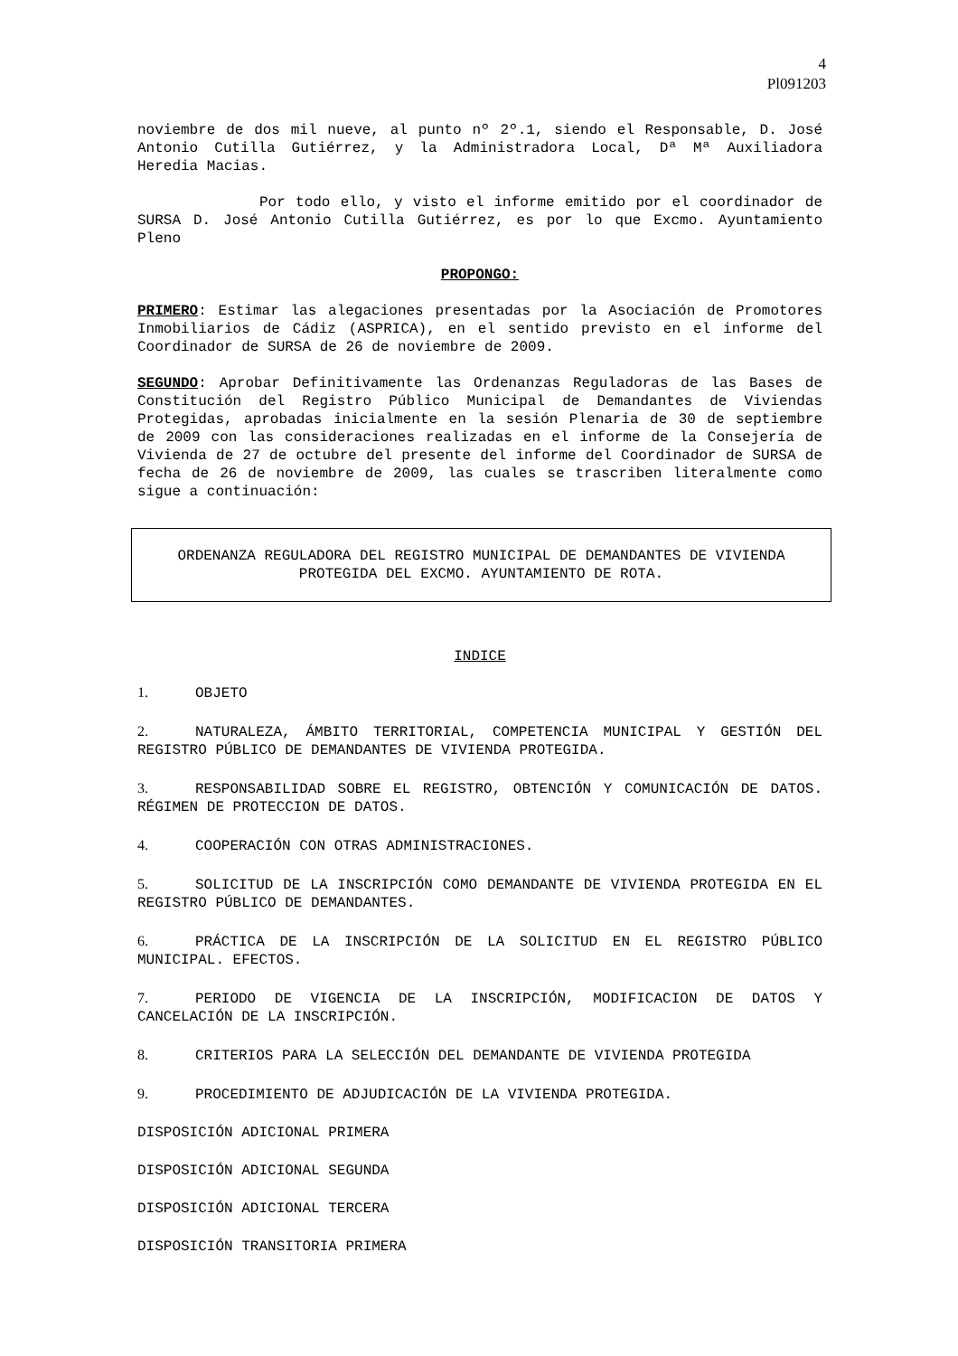4
Pl091203
noviembre de dos mil nueve, al punto nº 2º.1, siendo el Responsable, D. José Antonio Cutilla Gutiérrez, y la Administradora Local, Dª Mª Auxiliadora Heredia Macias.
Por todo ello, y visto el informe emitido por el coordinador de SURSA D. José Antonio Cutilla Gutiérrez, es por lo que Excmo. Ayuntamiento Pleno
PROPONGO:
PRIMERO: Estimar las alegaciones presentadas por la Asociación de Promotores Inmobiliarios de Cádiz (ASPRICA), en el sentido previsto en el informe del Coordinador de SURSA de 26 de noviembre de 2009.
SEGUNDO: Aprobar Definitivamente las Ordenanzas Reguladoras de las Bases de Constitución del Registro Público Municipal de Demandantes de Viviendas Protegidas, aprobadas inicialmente en la sesión Plenaria de 30 de septiembre de 2009 con las consideraciones realizadas en el informe de la Consejería de Vivienda de 27 de octubre del presente del informe del Coordinador de SURSA de fecha de 26 de noviembre de 2009, las cuales se trascriben literalmente como sigue a continuación:
ORDENANZA REGULADORA DEL REGISTRO MUNICIPAL DE DEMANDANTES DE VIVIENDA PROTEGIDA DEL EXCMO. AYUNTAMIENTO DE ROTA.
INDICE
1. OBJETO
2. NATURALEZA, ÁMBITO TERRITORIAL, COMPETENCIA MUNICIPAL Y GESTIÓN DEL REGISTRO PÚBLICO DE DEMANDANTES DE VIVIENDA PROTEGIDA.
3. RESPONSABILIDAD SOBRE EL REGISTRO, OBTENCIÓN Y COMUNICACIÓN DE DATOS. RÉGIMEN DE PROTECCION DE DATOS.
4. COOPERACIÓN CON OTRAS ADMINISTRACIONES.
5. SOLICITUD DE LA INSCRIPCIÓN COMO DEMANDANTE DE VIVIENDA PROTEGIDA EN EL REGISTRO PÚBLICO DE DEMANDANTES.
6. PRÁCTICA DE LA INSCRIPCIÓN DE LA SOLICITUD EN EL REGISTRO PÚBLICO MUNICIPAL. EFECTOS.
7. PERIODO DE VIGENCIA DE LA INSCRIPCIÓN, MODIFICACION DE DATOS Y CANCELACIÓN DE LA INSCRIPCIÓN.
8. CRITERIOS PARA LA SELECCIÓN DEL DEMANDANTE DE VIVIENDA PROTEGIDA
9. PROCEDIMIENTO DE ADJUDICACIÓN DE LA VIVIENDA PROTEGIDA.
DISPOSICIÓN ADICIONAL PRIMERA
DISPOSICIÓN ADICIONAL SEGUNDA
DISPOSICIÓN ADICIONAL TERCERA
DISPOSICIÓN TRANSITORIA PRIMERA